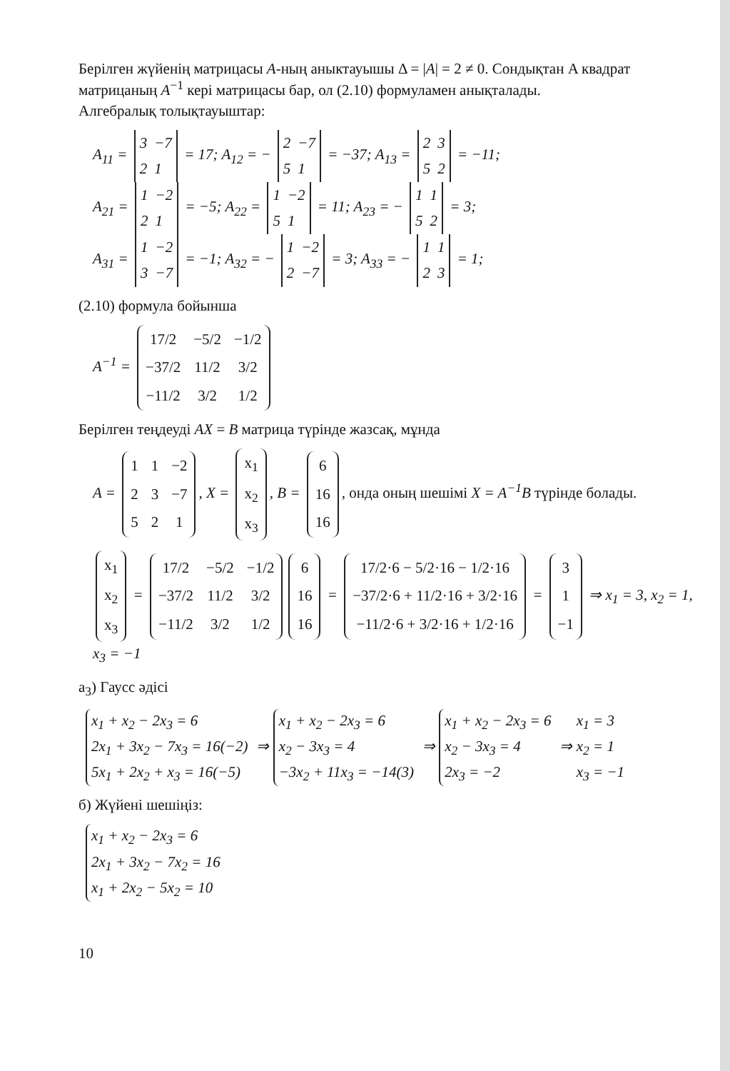Берілген жүйенің матрицасы A-ның аныктауышы Δ = |A| = 2 ≠ 0. Сондықтан A квадрат матрицаның A<sup>−1</sup> кері матрицасы бар, ол (2.10) формуламен анықталады.
Алгебралық толықтауыштар:
A<sub>11</sub> =
| 3 | −7 |
| 2 | 1 |
= 17; A<sub>12</sub> = −
| 2 | −7 |
| 5 | 1 |
= −37; A<sub>13</sub> =
| 2 | 3 |
| 5 | 2 |
= −11;
A<sub>21</sub> =
| 1 | −2 |
| 2 | 1 |
= −5; A<sub>22</sub> =
| 1 | −2 |
| 5 | 1 |
= 11; A<sub>23</sub> = −
| 1 | 1 |
| 5 | 2 |
= 3;
A<sub>31</sub> =
| 1 | −2 |
| 3 | −7 |
= −1; A<sub>32</sub> = −
| 1 | −2 |
| 2 | −7 |
= 3; A<sub>33</sub> = −
| 1 | 1 |
| 2 | 3 |
= 1;
(2.10) формула бойынша
A<sup>−1</sup> =
| 17/2 | −5/2 | −1/2 |
| −37/2 | 11/2 | 3/2 |
| −11/2 | 3/2 | 1/2 |
Берілген теңдеуді AX = B матрица түрінде жазсақ, мұнда
A =
| 1 | 1 | −2 |
| 2 | 3 | −7 |
| 5 | 2 | 1 |
, X =
| x<sub>1</sub> |
| x<sub>2</sub> |
| x<sub>3</sub> |
, B =
| 6 |
| 16 |
| 16 |
, онда оның шешімі X = A<sup>−1</sup>B түрінде болады.
| x<sub>1</sub> |
| x<sub>2</sub> |
| x<sub>3</sub> |
=
| 17/2 | −5/2 | −1/2 |
| −37/2 | 11/2 | 3/2 |
| −11/2 | 3/2 | 1/2 |
| 6 |
| 16 |
| 16 |
=
| 17/2·6 − 5/2·16 − 1/2·16 |
| −37/2·6 + 11/2·16 + 3/2·16 |
| −11/2·6 + 3/2·16 + 1/2·16 |
=
| 3 |
| 1 |
| −1 |
⇒ x<sub>1</sub> = 3, x<sub>2</sub> = 1, x<sub>3</sub> = −1
а<sub>3</sub>) Гаусс әдісі
x<sub>1</sub> + x<sub>2</sub> − 2x<sub>3</sub> = 6
2x<sub>1</sub> + 3x<sub>2</sub> − 7x<sub>3</sub> = 16(−2)
5x<sub>1</sub> + 2x<sub>2</sub> + x<sub>3</sub> = 16(−5) ⇒ x<sub>1</sub> + x<sub>2</sub> − 2x<sub>3</sub> = 6
x<sub>2</sub> − 3x<sub>3</sub> = 4
−3x<sub>2</sub> + 11x<sub>3</sub> = −14(3) ⇒ x<sub>1</sub> + x<sub>2</sub> − 2x<sub>3</sub> = 6
x<sub>2</sub> − 3x<sub>3</sub> = 4
2x<sub>3</sub> = −2 ⇒ x<sub>1</sub> = 3
x<sub>2</sub> = 1
x<sub>3</sub> = −1
б) Жүйені шешіңіз:
x<sub>1</sub> + x<sub>2</sub> − 2x<sub>3</sub> = 6
2x<sub>1</sub> + 3x<sub>2</sub> − 7x<sub>2</sub> = 16
x<sub>1</sub> + 2x<sub>2</sub> − 5x<sub>2</sub> = 10
10